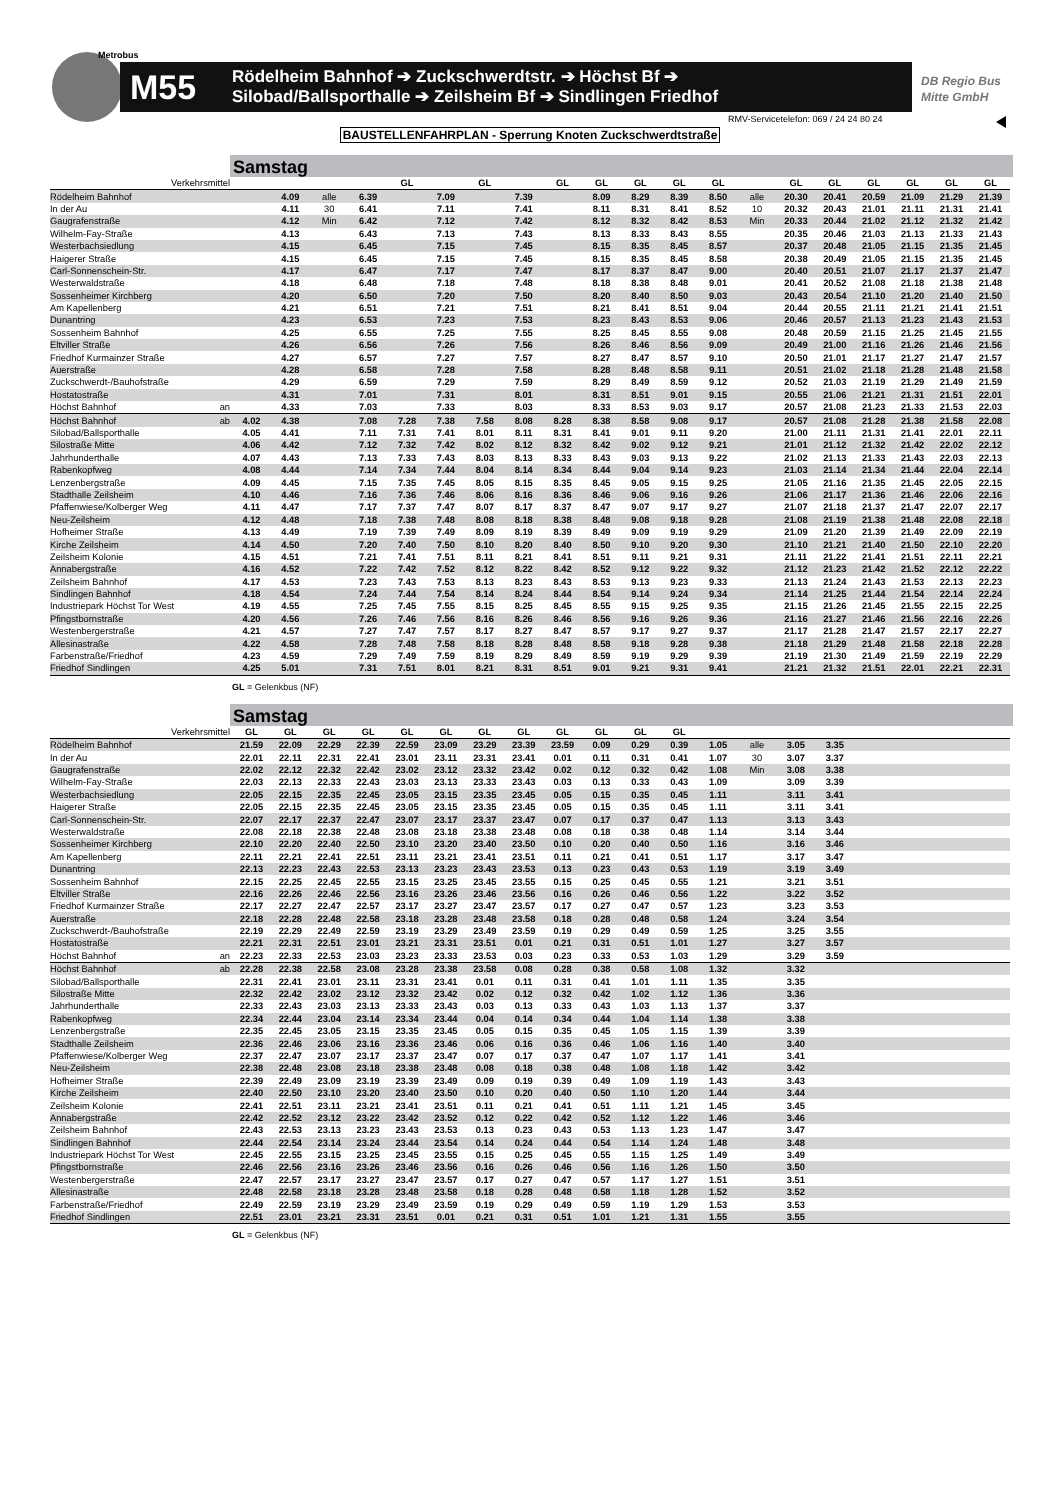Metrobus
M55
Rödelheim Bahnhof ➔ Zuckschwerdtstr. ➔ Höchst Bf ➔
Silobad/Ballsporthalle ➔ Zeilsheim Bf ➔ Sindlingen Friedhof
DB Regio Bus
Mitte GmbH
RMV-Servicetelefon: 069 / 24 24 80 24
BAUSTELLENFAHRPLAN - Sperrung Knoten Zuckschwerdtstraße
Samstag
| Verkehrsmittel | | | | | GL | | GL | | GL | GL | GL | GL | GL | | GL | GL | GL | GL | GL | GL |
| --- | --- | --- | --- | --- | --- | --- | --- | --- | --- | --- | --- | --- | --- | --- | --- | --- | --- | --- | --- | --- |
| Rödelheim Bahnhof | | 4.09 | alle | 6.39 | | 7.09 | | 7.39 | | 8.09 | 8.29 | 8.39 | 8.50 | alle | 20.30 | 20.41 | 20.59 | 21.09 | 21.29 | 21.39 |
| In der Au | | 4.11 | 30 | 6.41 | | 7.11 | | 7.41 | | 8.11 | 8.31 | 8.41 | 8.52 | 10 | 20.32 | 20.43 | 21.01 | 21.11 | 21.31 | 21.41 |
| Gaugrafenstraße | | 4.12 | Min | 6.42 | | 7.12 | | 7.42 | | 8.12 | 8.32 | 8.42 | 8.53 | Min | 20.33 | 20.44 | 21.02 | 21.12 | 21.32 | 21.42 |
| Wilhelm-Fay-Straße | | 4.13 | | 6.43 | | 7.13 | | 7.43 | | 8.13 | 8.33 | 8.43 | 8.55 | | 20.35 | 20.46 | 21.03 | 21.13 | 21.33 | 21.43 |
| Westerbachsiedlung | | 4.15 | | 6.45 | | 7.15 | | 7.45 | | 8.15 | 8.35 | 8.45 | 8.57 | | 20.37 | 20.48 | 21.05 | 21.15 | 21.35 | 21.45 |
| Haigerer Straße | | 4.15 | | 6.45 | | 7.15 | | 7.45 | | 8.15 | 8.35 | 8.45 | 8.58 | | 20.38 | 20.49 | 21.05 | 21.15 | 21.35 | 21.45 |
| Carl-Sonnenschein-Str. | | 4.17 | | 6.47 | | 7.17 | | 7.47 | | 8.17 | 8.37 | 8.47 | 9.00 | | 20.40 | 20.51 | 21.07 | 21.17 | 21.37 | 21.47 |
| Westerwaldstraße | | 4.18 | | 6.48 | | 7.18 | | 7.48 | | 8.18 | 8.38 | 8.48 | 9.01 | | 20.41 | 20.52 | 21.08 | 21.18 | 21.38 | 21.48 |
| Sossenheimer Kirchberg | | 4.20 | | 6.50 | | 7.20 | | 7.50 | | 8.20 | 8.40 | 8.50 | 9.03 | | 20.43 | 20.54 | 21.10 | 21.20 | 21.40 | 21.50 |
| Am Kapellenberg | | 4.21 | | 6.51 | | 7.21 | | 7.51 | | 8.21 | 8.41 | 8.51 | 9.04 | | 20.44 | 20.55 | 21.11 | 21.21 | 21.41 | 21.51 |
| Dunantring | | 4.23 | | 6.53 | | 7.23 | | 7.53 | | 8.23 | 8.43 | 8.53 | 9.06 | | 20.46 | 20.57 | 21.13 | 21.23 | 21.43 | 21.53 |
| Sossenheim Bahnhof | | 4.25 | | 6.55 | | 7.25 | | 7.55 | | 8.25 | 8.45 | 8.55 | 9.08 | | 20.48 | 20.59 | 21.15 | 21.25 | 21.45 | 21.55 |
| Eltviller Straße | | 4.26 | | 6.56 | | 7.26 | | 7.56 | | 8.26 | 8.46 | 8.56 | 9.09 | | 20.49 | 21.00 | 21.16 | 21.26 | 21.46 | 21.56 |
| Friedhof Kurmainzer Straße | | 4.27 | | 6.57 | | 7.27 | | 7.57 | | 8.27 | 8.47 | 8.57 | 9.10 | | 20.50 | 21.01 | 21.17 | 21.27 | 21.47 | 21.57 |
| Auerstraße | | 4.28 | | 6.58 | | 7.28 | | 7.58 | | 8.28 | 8.48 | 8.58 | 9.11 | | 20.51 | 21.02 | 21.18 | 21.28 | 21.48 | 21.58 |
| Zuckschwerdt-/Bauhofstraße | | 4.29 | | 6.59 | | 7.29 | | 7.59 | | 8.29 | 8.49 | 8.59 | 9.12 | | 20.52 | 21.03 | 21.19 | 21.29 | 21.49 | 21.59 |
| Hostatostraße | | 4.31 | | 7.01 | | 7.31 | | 8.01 | | 8.31 | 8.51 | 9.01 | 9.15 | | 20.55 | 21.06 | 21.21 | 21.31 | 21.51 | 22.01 |
| Höchst Bahnhof an | | 4.33 | | 7.03 | | 7.33 | | 8.03 | | 8.33 | 8.53 | 9.03 | 9.17 | | 20.57 | 21.08 | 21.23 | 21.33 | 21.53 | 22.03 |
| Höchst Bahnhof ab | 4.02 | 4.38 | | 7.08 | 7.28 | 7.38 | 7.58 | 8.08 | 8.28 | 8.38 | 8.58 | 9.08 | 9.17 | | 20.57 | 21.08 | 21.28 | 21.38 | 21.58 | 22.08 |
| Silobad/Ballsporthalle | 4.05 | 4.41 | | 7.11 | 7.31 | 7.41 | 8.01 | 8.11 | 8.31 | 8.41 | 9.01 | 9.11 | 9.20 | | 21.00 | 21.11 | 21.31 | 21.41 | 22.01 | 22.11 |
| Silostraße Mitte | 4.06 | 4.42 | | 7.12 | 7.32 | 7.42 | 8.02 | 8.12 | 8.32 | 8.42 | 9.02 | 9.12 | 9.21 | | 21.01 | 21.12 | 21.32 | 21.42 | 22.02 | 22.12 |
| Jahrhunderthalle | 4.07 | 4.43 | | 7.13 | 7.33 | 7.43 | 8.03 | 8.13 | 8.33 | 8.43 | 9.03 | 9.13 | 9.22 | | 21.02 | 21.13 | 21.33 | 21.43 | 22.03 | 22.13 |
| Rabenkopfweg | 4.08 | 4.44 | | 7.14 | 7.34 | 7.44 | 8.04 | 8.14 | 8.34 | 8.44 | 9.04 | 9.14 | 9.23 | | 21.03 | 21.14 | 21.34 | 21.44 | 22.04 | 22.14 |
| Lenzenbergstraße | 4.09 | 4.45 | | 7.15 | 7.35 | 7.45 | 8.05 | 8.15 | 8.35 | 8.45 | 9.05 | 9.15 | 9.25 | | 21.05 | 21.16 | 21.35 | 21.45 | 22.05 | 22.15 |
| Stadthalle Zeilsheim | 4.10 | 4.46 | | 7.16 | 7.36 | 7.46 | 8.06 | 8.16 | 8.36 | 8.46 | 9.06 | 9.16 | 9.26 | | 21.06 | 21.17 | 21.36 | 21.46 | 22.06 | 22.16 |
| Pfaffenwiese/Kolberger Weg | 4.11 | 4.47 | | 7.17 | 7.37 | 7.47 | 8.07 | 8.17 | 8.37 | 8.47 | 9.07 | 9.17 | 9.27 | | 21.07 | 21.18 | 21.37 | 21.47 | 22.07 | 22.17 |
| Neu-Zeilsheim | 4.12 | 4.48 | | 7.18 | 7.38 | 7.48 | 8.08 | 8.18 | 8.38 | 8.48 | 9.08 | 9.18 | 9.28 | | 21.08 | 21.19 | 21.38 | 21.48 | 22.08 | 22.18 |
| Hofheimer Straße | 4.13 | 4.49 | | 7.19 | 7.39 | 7.49 | 8.09 | 8.19 | 8.39 | 8.49 | 9.09 | 9.19 | 9.29 | | 21.09 | 21.20 | 21.39 | 21.49 | 22.09 | 22.19 |
| Kirche Zeilsheim | 4.14 | 4.50 | | 7.20 | 7.40 | 7.50 | 8.10 | 8.20 | 8.40 | 8.50 | 9.10 | 9.20 | 9.30 | | 21.10 | 21.21 | 21.40 | 21.50 | 22.10 | 22.20 |
| Zeilsheim Kolonie | 4.15 | 4.51 | | 7.21 | 7.41 | 7.51 | 8.11 | 8.21 | 8.41 | 8.51 | 9.11 | 9.21 | 9.31 | | 21.11 | 21.22 | 21.41 | 21.51 | 22.11 | 22.21 |
| Annabergstraße | 4.16 | 4.52 | | 7.22 | 7.42 | 7.52 | 8.12 | 8.22 | 8.42 | 8.52 | 9.12 | 9.22 | 9.32 | | 21.12 | 21.23 | 21.42 | 21.52 | 22.12 | 22.22 |
| Zeilsheim Bahnhof | 4.17 | 4.53 | | 7.23 | 7.43 | 7.53 | 8.13 | 8.23 | 8.43 | 8.53 | 9.13 | 9.23 | 9.33 | | 21.13 | 21.24 | 21.43 | 21.53 | 22.13 | 22.23 |
| Sindlingen Bahnhof | 4.18 | 4.54 | | 7.24 | 7.44 | 7.54 | 8.14 | 8.24 | 8.44 | 8.54 | 9.14 | 9.24 | 9.34 | | 21.14 | 21.25 | 21.44 | 21.54 | 22.14 | 22.24 |
| Industriepark Höchst Tor West | 4.19 | 4.55 | | 7.25 | 7.45 | 7.55 | 8.15 | 8.25 | 8.45 | 8.55 | 9.15 | 9.25 | 9.35 | | 21.15 | 21.26 | 21.45 | 21.55 | 22.15 | 22.25 |
| Pfingstbornstraße | 4.20 | 4.56 | | 7.26 | 7.46 | 7.56 | 8.16 | 8.26 | 8.46 | 8.56 | 9.16 | 9.26 | 9.36 | | 21.16 | 21.27 | 21.46 | 21.56 | 22.16 | 22.26 |
| Westenbergerstraße | 4.21 | 4.57 | | 7.27 | 7.47 | 7.57 | 8.17 | 8.27 | 8.47 | 8.57 | 9.17 | 9.27 | 9.37 | | 21.17 | 21.28 | 21.47 | 21.57 | 22.17 | 22.27 |
| Allesinastraße | 4.22 | 4.58 | | 7.28 | 7.48 | 7.58 | 8.18 | 8.28 | 8.48 | 8.58 | 9.18 | 9.28 | 9.38 | | 21.18 | 21.29 | 21.48 | 21.58 | 22.18 | 22.28 |
| Farbenstraße/Friedhof | 4.23 | 4.59 | | 7.29 | 7.49 | 7.59 | 8.19 | 8.29 | 8.49 | 8.59 | 9.19 | 9.29 | 9.39 | | 21.19 | 21.30 | 21.49 | 21.59 | 22.19 | 22.29 |
| Friedhof Sindlingen | 4.25 | 5.01 | | 7.31 | 7.51 | 8.01 | 8.21 | 8.31 | 8.51 | 9.01 | 9.21 | 9.31 | 9.41 | | 21.21 | 21.32 | 21.51 | 22.01 | 22.21 | 22.31 |
GL = Gelenkbus (NF)
Samstag
| Verkehrsmittel | GL | GL | GL | GL | GL | GL | GL | GL | GL | GL | GL | GL | | | | | | | | |
| --- | --- | --- | --- | --- | --- | --- | --- | --- | --- | --- | --- | --- | --- | --- | --- | --- | --- | --- | --- | --- |
| Rödelheim Bahnhof | 21.59 | 22.09 | 22.29 | 22.39 | 22.59 | 23.09 | 23.29 | 23.39 | 23.59 | 0.09 | 0.29 | 0.39 | 1.05 | alle | 3.05 | 3.35 | | | | |
| In der Au | 22.01 | 22.11 | 22.31 | 22.41 | 23.01 | 23.11 | 23.31 | 23.41 | 0.01 | 0.11 | 0.31 | 0.41 | 1.07 | 30 | 3.07 | 3.37 | | | | |
| Gaugrafenstraße | 22.02 | 22.12 | 22.32 | 22.42 | 23.02 | 23.12 | 23.32 | 23.42 | 0.02 | 0.12 | 0.32 | 0.42 | 1.08 | Min | 3.08 | 3.38 | | | | |
| Wilhelm-Fay-Straße | 22.03 | 22.13 | 22.33 | 22.43 | 23.03 | 23.13 | 23.33 | 23.43 | 0.03 | 0.13 | 0.33 | 0.43 | 1.09 | | 3.09 | 3.39 | | | | |
| Westerbachsiedlung | 22.05 | 22.15 | 22.35 | 22.45 | 23.05 | 23.15 | 23.35 | 23.45 | 0.05 | 0.15 | 0.35 | 0.45 | 1.11 | | 3.11 | 3.41 | | | | |
| Haigerer Straße | 22.05 | 22.15 | 22.35 | 22.45 | 23.05 | 23.15 | 23.35 | 23.45 | 0.05 | 0.15 | 0.35 | 0.45 | 1.11 | | 3.11 | 3.41 | | | | |
| Carl-Sonnenschein-Str. | 22.07 | 22.17 | 22.37 | 22.47 | 23.07 | 23.17 | 23.37 | 23.47 | 0.07 | 0.17 | 0.37 | 0.47 | 1.13 | | 3.13 | 3.43 | | | | |
| Westerwaldstraße | 22.08 | 22.18 | 22.38 | 22.48 | 23.08 | 23.18 | 23.38 | 23.48 | 0.08 | 0.18 | 0.38 | 0.48 | 1.14 | | 3.14 | 3.44 | | | | |
| Sossenheimer Kirchberg | 22.10 | 22.20 | 22.40 | 22.50 | 23.10 | 23.20 | 23.40 | 23.50 | 0.10 | 0.20 | 0.40 | 0.50 | 1.16 | | 3.16 | 3.46 | | | | |
| Am Kapellenberg | 22.11 | 22.21 | 22.41 | 22.51 | 23.11 | 23.21 | 23.41 | 23.51 | 0.11 | 0.21 | 0.41 | 0.51 | 1.17 | | 3.17 | 3.47 | | | | |
| Dunantring | 22.13 | 22.23 | 22.43 | 22.53 | 23.13 | 23.23 | 23.43 | 23.53 | 0.13 | 0.23 | 0.43 | 0.53 | 1.19 | | 3.19 | 3.49 | | | | |
| Sossenheim Bahnhof | 22.15 | 22.25 | 22.45 | 22.55 | 23.15 | 23.25 | 23.45 | 23.55 | 0.15 | 0.25 | 0.45 | 0.55 | 1.21 | | 3.21 | 3.51 | | | | |
| Eltviller Straße | 22.16 | 22.26 | 22.46 | 22.56 | 23.16 | 23.26 | 23.46 | 23.56 | 0.16 | 0.26 | 0.46 | 0.56 | 1.22 | | 3.22 | 3.52 | | | | |
| Friedhof Kurmainzer Straße | 22.17 | 22.27 | 22.47 | 22.57 | 23.17 | 23.27 | 23.47 | 23.57 | 0.17 | 0.27 | 0.47 | 0.57 | 1.23 | | 3.23 | 3.53 | | | | |
| Auerstraße | 22.18 | 22.28 | 22.48 | 22.58 | 23.18 | 23.28 | 23.48 | 23.58 | 0.18 | 0.28 | 0.48 | 0.58 | 1.24 | | 3.24 | 3.54 | | | | |
| Zuckschwerdt-/Bauhofstraße | 22.19 | 22.29 | 22.49 | 22.59 | 23.19 | 23.29 | 23.49 | 23.59 | 0.19 | 0.29 | 0.49 | 0.59 | 1.25 | | 3.25 | 3.55 | | | | |
| Hostatostraße | 22.21 | 22.31 | 22.51 | 23.01 | 23.21 | 23.31 | 23.51 | 0.01 | 0.21 | 0.31 | 0.51 | 1.01 | 1.27 | | 3.27 | 3.57 | | | | |
| Höchst Bahnhof an | 22.23 | 22.33 | 22.53 | 23.03 | 23.23 | 23.33 | 23.53 | 0.03 | 0.23 | 0.33 | 0.53 | 1.03 | 1.29 | | 3.29 | 3.59 | | | | |
| Höchst Bahnhof ab | 22.28 | 22.38 | 22.58 | 23.08 | 23.28 | 23.38 | 23.58 | 0.08 | 0.28 | 0.38 | 0.58 | 1.08 | 1.32 | | 3.32 | | | | | |
| Silobad/Ballsporthalle | 22.31 | 22.41 | 23.01 | 23.11 | 23.31 | 23.41 | 0.01 | 0.11 | 0.31 | 0.41 | 1.01 | 1.11 | 1.35 | | 3.35 | | | | | |
| Silostraße Mitte | 22.32 | 22.42 | 23.02 | 23.12 | 23.32 | 23.42 | 0.02 | 0.12 | 0.32 | 0.42 | 1.02 | 1.12 | 1.36 | | 3.36 | | | | | |
| Jahrhunderthalle | 22.33 | 22.43 | 23.03 | 23.13 | 23.33 | 23.43 | 0.03 | 0.13 | 0.33 | 0.43 | 1.03 | 1.13 | 1.37 | | 3.37 | | | | | |
| Rabenkopfweg | 22.34 | 22.44 | 23.04 | 23.14 | 23.34 | 23.44 | 0.04 | 0.14 | 0.34 | 0.44 | 1.04 | 1.14 | 1.38 | | 3.38 | | | | | |
| Lenzenbergstraße | 22.35 | 22.45 | 23.05 | 23.15 | 23.35 | 23.45 | 0.05 | 0.15 | 0.35 | 0.45 | 1.05 | 1.15 | 1.39 | | 3.39 | | | | | |
| Stadthalle Zeilsheim | 22.36 | 22.46 | 23.06 | 23.16 | 23.36 | 23.46 | 0.06 | 0.16 | 0.36 | 0.46 | 1.06 | 1.16 | 1.40 | | 3.40 | | | | | |
| Pfaffenwiese/Kolberger Weg | 22.37 | 22.47 | 23.07 | 23.17 | 23.37 | 23.47 | 0.07 | 0.17 | 0.37 | 0.47 | 1.07 | 1.17 | 1.41 | | 3.41 | | | | | |
| Neu-Zeilsheim | 22.38 | 22.48 | 23.08 | 23.18 | 23.38 | 23.48 | 0.08 | 0.18 | 0.38 | 0.48 | 1.08 | 1.18 | 1.42 | | 3.42 | | | | | |
| Hofheimer Straße | 22.39 | 22.49 | 23.09 | 23.19 | 23.39 | 23.49 | 0.09 | 0.19 | 0.39 | 0.49 | 1.09 | 1.19 | 1.43 | | 3.43 | | | | | |
| Kirche Zeilsheim | 22.40 | 22.50 | 23.10 | 23.20 | 23.40 | 23.50 | 0.10 | 0.20 | 0.40 | 0.50 | 1.10 | 1.20 | 1.44 | | 3.44 | | | | | |
| Zeilsheim Kolonie | 22.41 | 22.51 | 23.11 | 23.21 | 23.41 | 23.51 | 0.11 | 0.21 | 0.41 | 0.51 | 1.11 | 1.21 | 1.45 | | 3.45 | | | | | |
| Annabergstraße | 22.42 | 22.52 | 23.12 | 23.22 | 23.42 | 23.52 | 0.12 | 0.22 | 0.42 | 0.52 | 1.12 | 1.22 | 1.46 | | 3.46 | | | | | |
| Zeilsheim Bahnhof | 22.43 | 22.53 | 23.13 | 23.23 | 23.43 | 23.53 | 0.13 | 0.23 | 0.43 | 0.53 | 1.13 | 1.23 | 1.47 | | 3.47 | | | | | |
| Sindlingen Bahnhof | 22.44 | 22.54 | 23.14 | 23.24 | 23.44 | 23.54 | 0.14 | 0.24 | 0.44 | 0.54 | 1.14 | 1.24 | 1.48 | | 3.48 | | | | | |
| Industriepark Höchst Tor West | 22.45 | 22.55 | 23.15 | 23.25 | 23.45 | 23.55 | 0.15 | 0.25 | 0.45 | 0.55 | 1.15 | 1.25 | 1.49 | | 3.49 | | | | | |
| Pfingstbornstraße | 22.46 | 22.56 | 23.16 | 23.26 | 23.46 | 23.56 | 0.16 | 0.26 | 0.46 | 0.56 | 1.16 | 1.26 | 1.50 | | 3.50 | | | | | |
| Westenbergerstraße | 22.47 | 22.57 | 23.17 | 23.27 | 23.47 | 23.57 | 0.17 | 0.27 | 0.47 | 0.57 | 1.17 | 1.27 | 1.51 | | 3.51 | | | | | |
| Allesinastraße | 22.48 | 22.58 | 23.18 | 23.28 | 23.48 | 23.58 | 0.18 | 0.28 | 0.48 | 0.58 | 1.18 | 1.28 | 1.52 | | 3.52 | | | | | |
| Farbenstraße/Friedhof | 22.49 | 22.59 | 23.19 | 23.29 | 23.49 | 23.59 | 0.19 | 0.29 | 0.49 | 0.59 | 1.19 | 1.29 | 1.53 | | 3.53 | | | | | |
| Friedhof Sindlingen | 22.51 | 23.01 | 23.21 | 23.31 | 23.51 | 0.01 | 0.21 | 0.31 | 0.51 | 1.01 | 1.21 | 1.31 | 1.55 | | 3.55 | | | | | |
GL = Gelenkbus (NF)